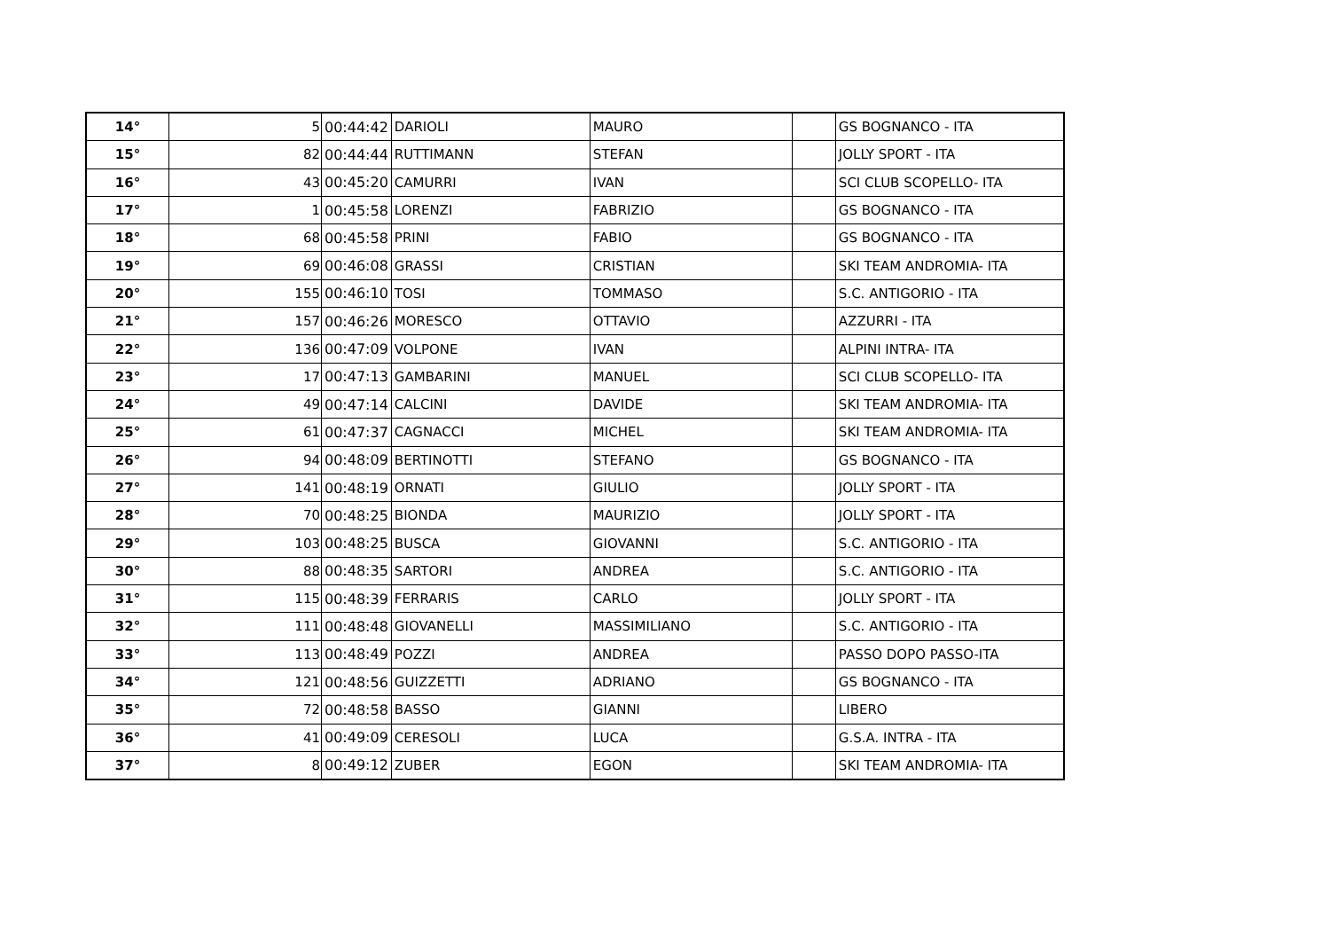| 14° | 5 | 00:44:42 | DARIOLI | MAURO | | GS BOGNANCO - ITA |
| 15° | 82 | 00:44:44 | RUTTIMANN | STEFAN | | JOLLY SPORT - ITA |
| 16° | 43 | 00:45:20 | CAMURRI | IVAN | | SCI CLUB SCOPELLO- ITA |
| 17° | 1 | 00:45:58 | LORENZI | FABRIZIO | | GS BOGNANCO - ITA |
| 18° | 68 | 00:45:58 | PRINI | FABIO | | GS BOGNANCO - ITA |
| 19° | 69 | 00:46:08 | GRASSI | CRISTIAN | | SKI TEAM ANDROMIA- ITA |
| 20° | 155 | 00:46:10 | TOSI | TOMMASO | | S.C. ANTIGORIO - ITA |
| 21° | 157 | 00:46:26 | MORESCO | OTTAVIO | | AZZURRI - ITA |
| 22° | 136 | 00:47:09 | VOLPONE | IVAN | | ALPINI INTRA- ITA |
| 23° | 17 | 00:47:13 | GAMBARINI | MANUEL | | SCI CLUB SCOPELLO- ITA |
| 24° | 49 | 00:47:14 | CALCINI | DAVIDE | | SKI TEAM ANDROMIA- ITA |
| 25° | 61 | 00:47:37 | CAGNACCI | MICHEL | | SKI TEAM ANDROMIA- ITA |
| 26° | 94 | 00:48:09 | BERTINOTTI | STEFANO | | GS BOGNANCO - ITA |
| 27° | 141 | 00:48:19 | ORNATI | GIULIO | | JOLLY SPORT - ITA |
| 28° | 70 | 00:48:25 | BIONDA | MAURIZIO | | JOLLY SPORT - ITA |
| 29° | 103 | 00:48:25 | BUSCA | GIOVANNI | | S.C. ANTIGORIO - ITA |
| 30° | 88 | 00:48:35 | SARTORI | ANDREA | | S.C. ANTIGORIO - ITA |
| 31° | 115 | 00:48:39 | FERRARIS | CARLO | | JOLLY SPORT - ITA |
| 32° | 111 | 00:48:48 | GIOVANELLI | MASSIMILIANO | | S.C. ANTIGORIO - ITA |
| 33° | 113 | 00:48:49 | POZZI | ANDREA | | PASSO DOPO PASSO-ITA |
| 34° | 121 | 00:48:56 | GUIZZETTI | ADRIANO | | GS BOGNANCO - ITA |
| 35° | 72 | 00:48:58 | BASSO | GIANNI | | LIBERO |
| 36° | 41 | 00:49:09 | CERESOLI | LUCA | | G.S.A. INTRA - ITA |
| 37° | 8 | 00:49:12 | ZUBER | EGON | | SKI TEAM ANDROMIA- ITA |